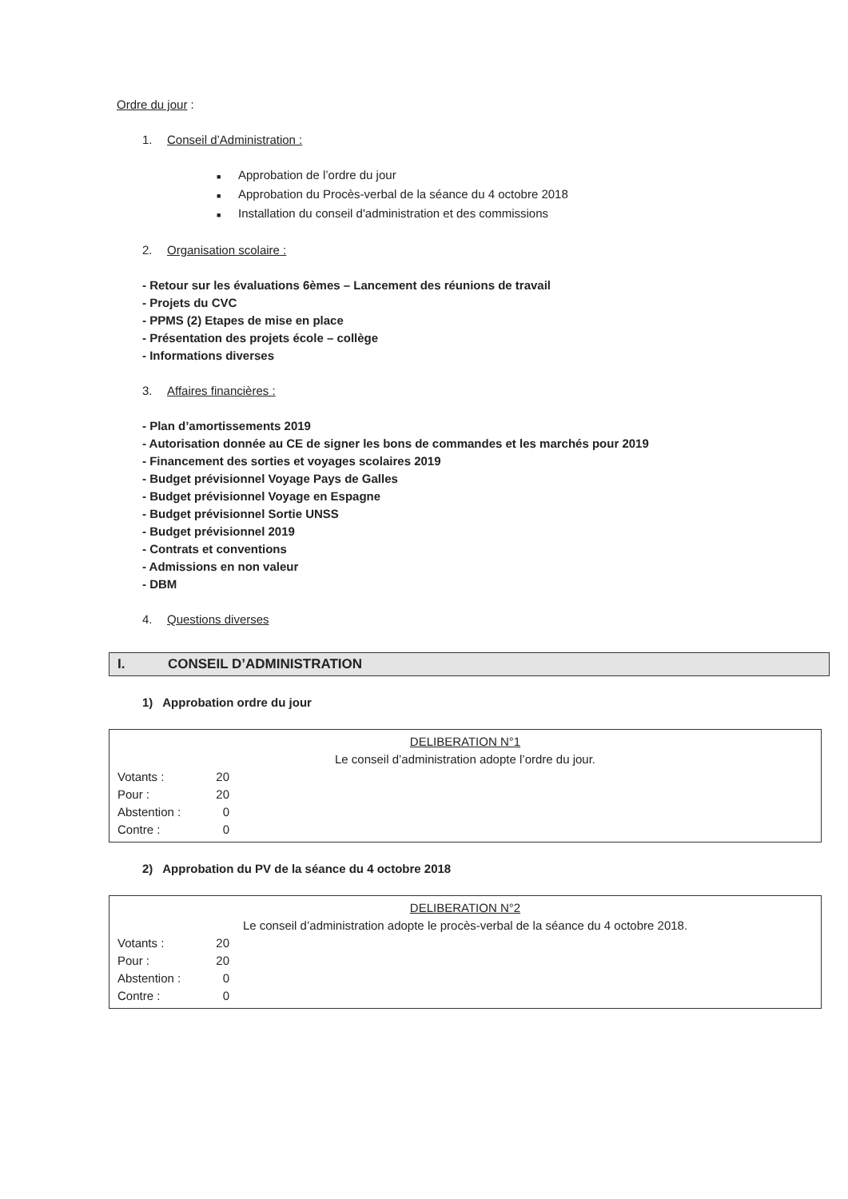Ordre du jour :
1. Conseil d’Administration :
■ Approbation de l’ordre du jour
■ Approbation du Procès-verbal de la séance du 4 octobre 2018
■ Installation du conseil d'administration et des commissions
2. Organisation scolaire :
- Retour sur les évaluations 6èmes – Lancement des réunions de travail
- Projets du CVC
- PPMS (2) Etapes de mise en place
- Présentation des projets école – collège
- Informations diverses
3. Affaires financières :
- Plan d’amortissements 2019
- Autorisation donnée au CE de signer les bons de commandes et les marchés pour 2019
- Financement des sorties et voyages scolaires 2019
- Budget prévisionnel Voyage Pays de Galles
- Budget prévisionnel Voyage en Espagne
- Budget prévisionnel Sortie UNSS
- Budget prévisionnel 2019
- Contrats et conventions
- Admissions en non valeur
- DBM
4. Questions diverses
I. CONSEIL D’ADMINISTRATION
1) Approbation ordre du jour
DELIBERATION N°1
Le conseil d’administration adopte l’ordre du jour.
Votants : 20
Pour : 20
Abstention : 0
Contre : 0
2) Approbation du PV de la séance du 4 octobre 2018
DELIBERATION N°2
Le conseil d’administration adopte le procès-verbal de la séance du 4 octobre 2018.
Votants : 20
Pour : 20
Abstention : 0
Contre : 0